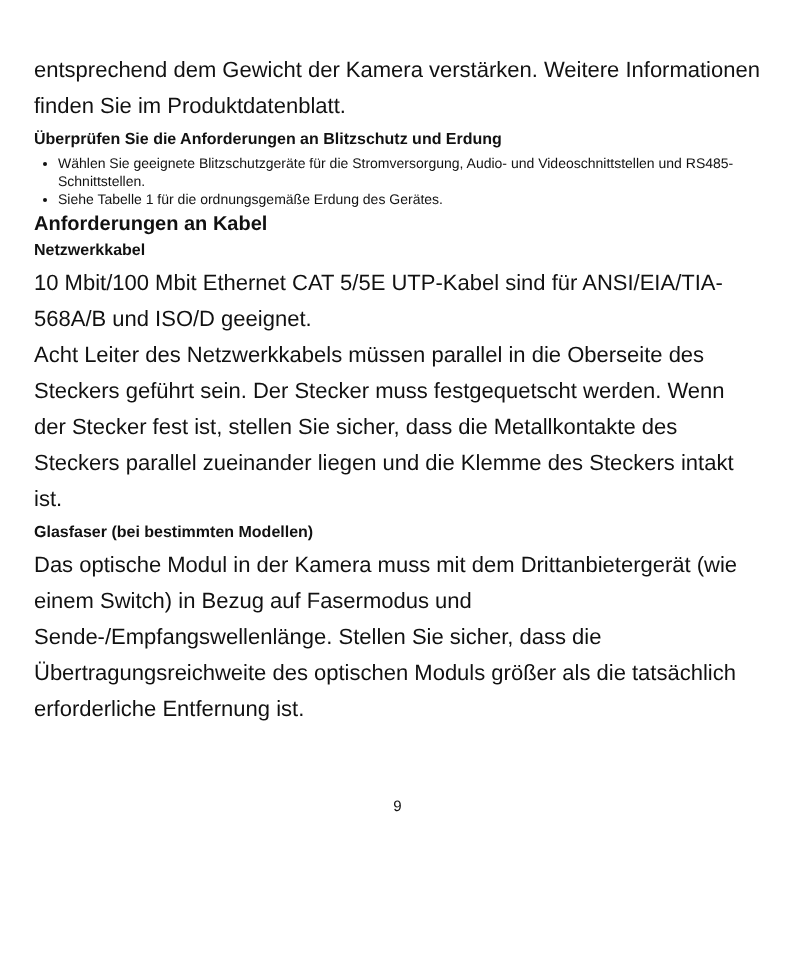entsprechend dem Gewicht der Kamera verstärken. Weitere Informationen finden Sie im Produktdatenblatt.
Überprüfen Sie die Anforderungen an Blitzschutz und Erdung
Wählen Sie geeignete Blitzschutzgeräte für die Stromversorgung, Audio- und Videoschnittstellen und RS485-Schnittstellen.
Siehe Tabelle 1 für die ordnungsgemäße Erdung des Gerätes.
Anforderungen an Kabel
Netzwerkkabel
10 Mbit/100 Mbit Ethernet CAT 5/5E UTP-Kabel sind für ANSI/EIA/TIA-568A/B und ISO/D geeignet.
Acht Leiter des Netzwerkkabels müssen parallel in die Oberseite des Steckers geführt sein. Der Stecker muss festgequetscht werden. Wenn der Stecker fest ist, stellen Sie sicher, dass die Metallkontakte des Steckers parallel zueinander liegen und die Klemme des Steckers intakt ist.
Glasfaser (bei bestimmten Modellen)
Das optische Modul in der Kamera muss mit dem Drittanbietergerät (wie einem Switch) in Bezug auf Fasermodus und Sende-/Empfangswellenlänge. Stellen Sie sicher, dass die Übertragungsreichweite des optischen Moduls größer als die tatsächlich erforderliche Entfernung ist.
9